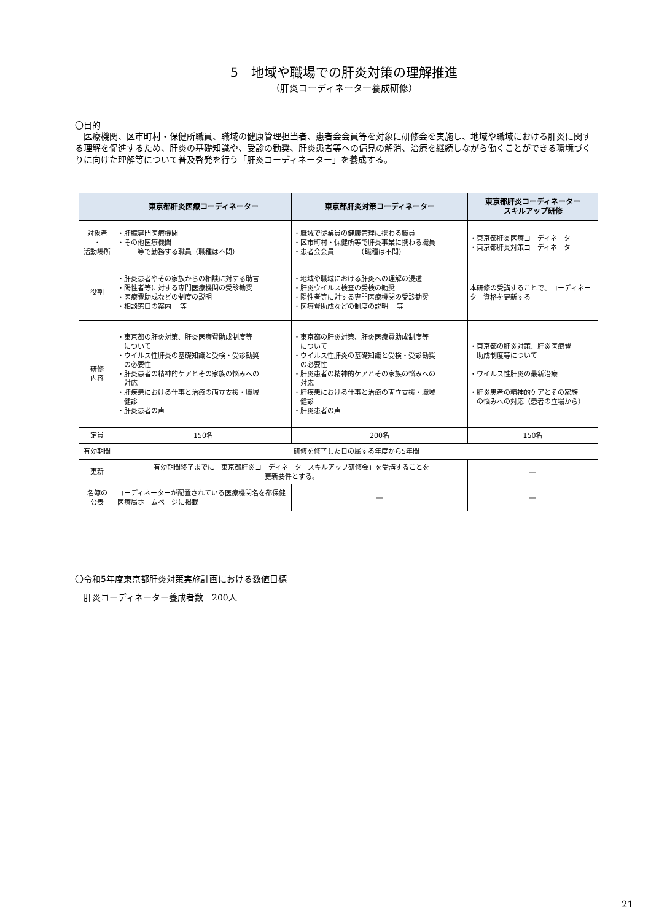5　地域や職場での肝炎対策の理解推進
（肝炎コーディネーター養成研修）
〇目的
　医療機関、区市町村・保健所職員、職域の健康管理担当者、患者会会員等を対象に研修会を実施し、地域や職域における肝炎に関する理解を促進するため、肝炎の基礎知識や、受診の勧奨、肝炎患者等への偏見の解消、治療を継続しながら働くことができる環境づくりに向けた理解等について普及啓発を行う「肝炎コーディネーター」を養成する。
| | 東京都肝炎医療コーディネーター | 東京都肝炎対策コーディネーター | 東京都肝炎コーディネーター スキルアップ研修 |
| --- | --- | --- | --- |
| 対象者 ・ 活動場所 | ・肝臓専門医療機関 ・その他医療機関 等で勤務する職員（職種は不問） | ・職域で従業員の健康管理に携わる職員 ・区市町村・保健所等で肝炎事業に携わる職員 ・患者会会員 （職種は不問） | ・東京都肝炎医療コーディネーター ・東京都肝炎対策コーディネーター |
| 役割 | ・肝炎患者やその家族からの相談に対する助言 ・陽性者等に対する専門医療機関の受診勧奨 ・医療費助成などの制度の説明 ・相談窓口の案内 等 | ・地域や職域における肝炎への理解の浸透 ・肝炎ウイルス検査の受検の勧奨 ・陽性者等に対する専門医療機関の受診勧奨 ・医療費助成などの制度の説明 等 | 本研修の受講することで、コーディネーター資格を更新する |
| 研修 内容 | ・東京都の肝炎対策、肝炎医療費助成制度等 について ・ウイルス性肝炎の基礎知識と受検・受診勧奨 の必要性 ・肝炎患者の精神的ケアとその家族の悩みへの 対応 ・肝疾患における仕事と治療の両立支援・職域 健診 ・肝炎患者の声 | ・東京都の肝炎対策、肝炎医療費助成制度等 について ・ウイルス性肝炎の基礎知識と受検・受診勧奨 の必要性 ・肝炎患者の精神的ケアとその家族の悩みへの 対応 ・肝疾患における仕事と治療の両立支援・職域 健診 ・肝炎患者の声 | ・東京都の肝炎対策、肝炎医療費 助成制度等について ・ウイルス性肝炎の最新治療 ・肝炎患者の精神的ケアとその家族 の悩みへの対応（患者の立場から） |
| 定員 | 150名 | 200名 | 150名 |
| 有効期間 | 研修を修了した日の属する年度から5年間 | | |
| 更新 | 有効期間終了までに「東京都肝炎コーディネータースキルアップ研修会」を受講することを 更新要件とする。 | | ― |
| 名簿の 公表 | コーディネーターが配置されている医療機関名を都保健医療局ホームページに掲載 | ― | ― |
〇令和5年度東京都肝炎対策実施計画における数値目標
　肝炎コーディネーター養成者数　200人
21